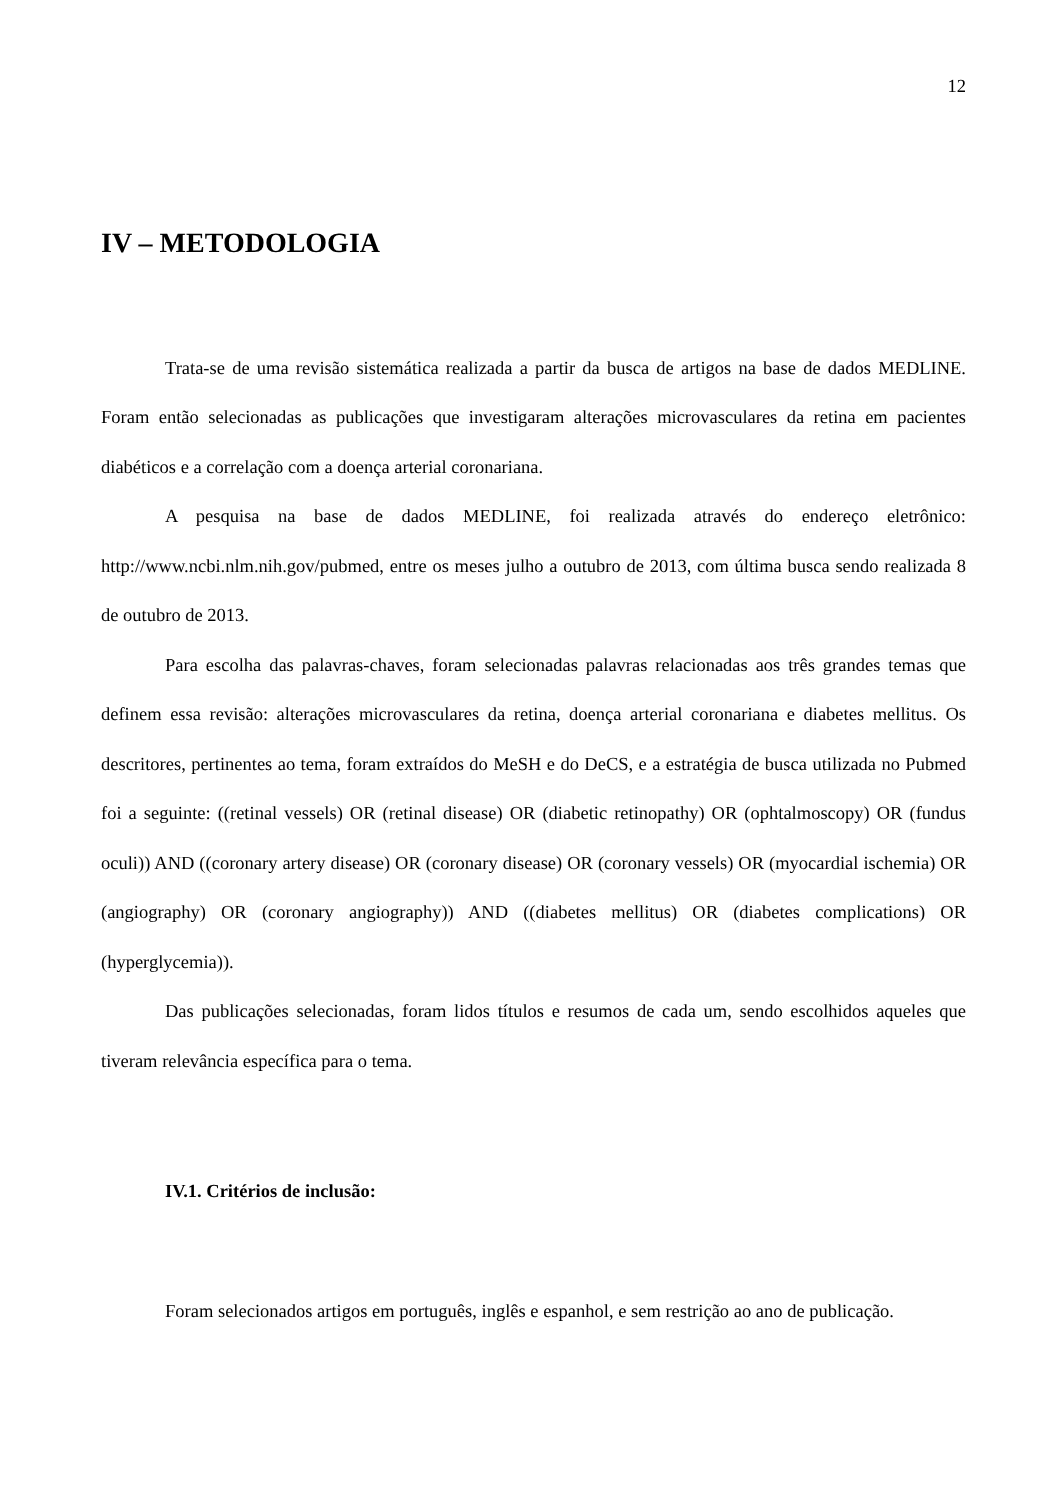12
IV – METODOLOGIA
Trata-se de uma revisão sistemática realizada a partir da busca de artigos na base de dados MEDLINE. Foram então selecionadas as publicações que investigaram alterações microvasculares da retina em pacientes diabéticos e a correlação com a doença arterial coronariana.
A pesquisa na base de dados MEDLINE, foi realizada através do endereço eletrônico: http://www.ncbi.nlm.nih.gov/pubmed, entre os meses julho a outubro de 2013, com última busca sendo realizada 8 de outubro de 2013.
Para escolha das palavras-chaves, foram selecionadas palavras relacionadas aos três grandes temas que definem essa revisão: alterações microvasculares da retina, doença arterial coronariana e diabetes mellitus. Os descritores, pertinentes ao tema, foram extraídos do MeSH e do DeCS, e a estratégia de busca utilizada no Pubmed foi a seguinte: ((retinal vessels) OR (retinal disease) OR (diabetic retinopathy) OR (ophtalmoscopy) OR (fundus oculi)) AND ((coronary artery disease) OR (coronary disease) OR (coronary vessels) OR (myocardial ischemia) OR (angiography) OR (coronary angiography)) AND ((diabetes mellitus) OR (diabetes complications) OR (hyperglycemia)).
Das publicações selecionadas, foram lidos títulos e resumos de cada um, sendo escolhidos aqueles que tiveram relevância específica para o tema.
IV.1. Critérios de inclusão:
Foram selecionados artigos em português, inglês e espanhol, e sem restrição ao ano de publicação.